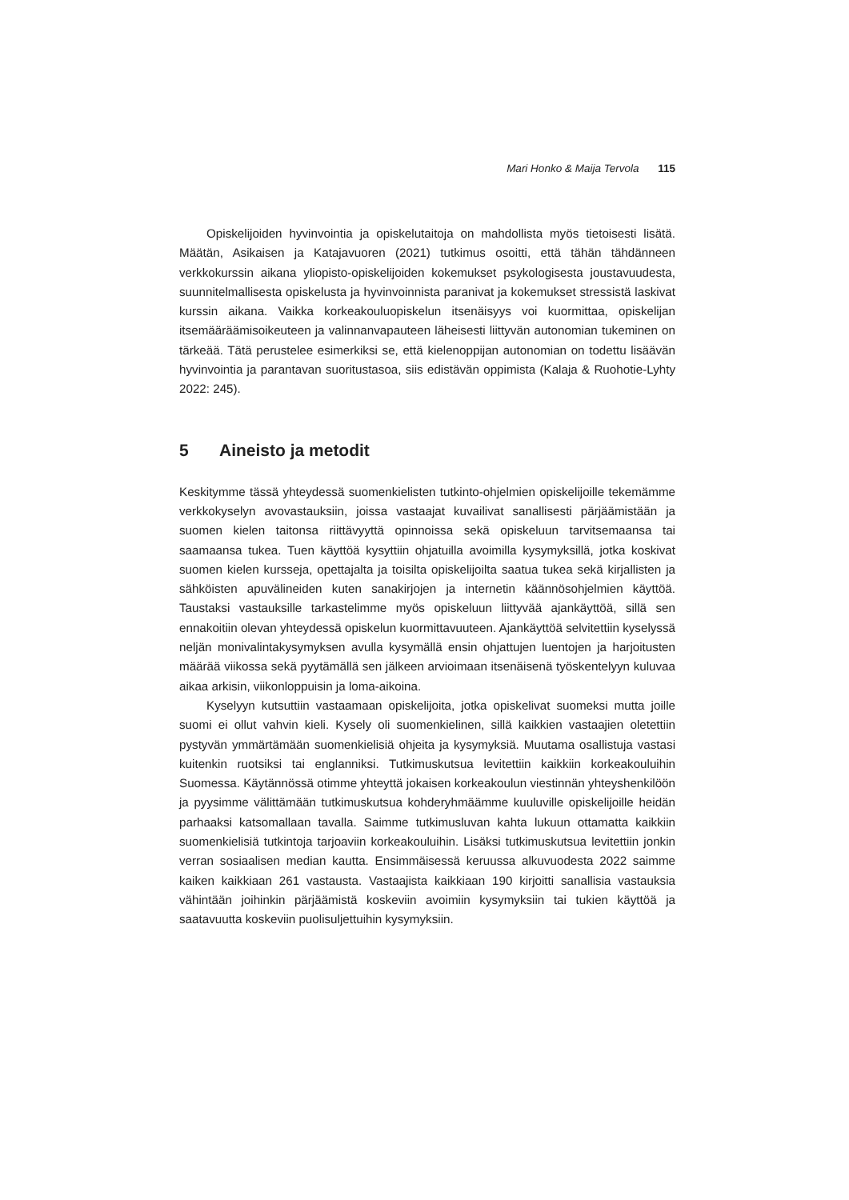Mari Honko & Maija Tervola 115
Opiskelijoiden hyvinvointia ja opiskelutaitoja on mahdollista myös tietoisesti lisätä. Määtän, Asikaisen ja Katajavuoren (2021) tutkimus osoitti, että tähän tähdänneen verkkokurssin aikana yliopisto-opiskelijoiden kokemukset psykologisesta joustavuudesta, suunnitelmallisesta opiskelusta ja hyvinvoinnista paranivat ja kokemukset stressistä laskivat kurssin aikana. Vaikka korkeakouluopiskelun itsenäisyys voi kuormittaa, opiskelijan itsemääräämisoikeuteen ja valinnanvapauteen läheisesti liittyvän autonomian tukeminen on tärkeää. Tätä perustelee esimerkiksi se, että kielenoppijan autonomian on todettu lisäävän hyvinvointia ja parantavan suoritustasoa, siis edistävän oppimista (Kalaja & Ruohotie-Lyhty 2022: 245).
5 Aineisto ja metodit
Keskitymme tässä yhteydessä suomenkielisten tutkinto-ohjelmien opiskelijoille tekemämme verkkokyselyn avovastauksiin, joissa vastaajat kuvailivat sanallisesti pärjäämistään ja suomen kielen taitonsa riittävyyttä opinnoissa sekä opiskeluun tarvitsemaansa tai saamaansa tukea. Tuen käyttöä kysyttiin ohjatuilla avoimilla kysymyksillä, jotka koskivat suomen kielen kursseja, opettajalta ja toisilta opiskelijoilta saatua tukea sekä kirjallisten ja sähköisten apuvälineiden kuten sanakirjojen ja internetin käännösohjelmien käyttöä. Taustaksi vastauksille tarkastelimme myös opiskeluun liittyvää ajankäyttöä, sillä sen ennakoitiin olevan yhteydessä opiskelun kuormittavuuteen. Ajankäyttöä selvitettiin kyselyssä neljän monivalintakysymyksen avulla kysymällä ensin ohjattujen luentojen ja harjoitusten määrää viikossa sekä pyytämällä sen jälkeen arvioimaan itsenäisenä työskentelyyn kuluvaa aikaa arkisin, viikonloppuisin ja loma-aikoina.
Kyselyyn kutsuttiin vastaamaan opiskelijoita, jotka opiskelivat suomeksi mutta joille suomi ei ollut vahvin kieli. Kysely oli suomenkielinen, sillä kaikkien vastaajien oletettiin pystyvän ymmärtämään suomenkielisiä ohjeita ja kysymyksiä. Muutama osallistuja vastasi kuitenkin ruotsiksi tai englanniksi. Tutkimuskutsua levitettiin kaikkiin korkeakouluihin Suomessa. Käytännössä otimme yhteyttä jokaisen korkeakoulun viestinnän yhteyshenkilöön ja pyysimme välittämään tutkimuskutsua kohderyhmäämme kuuluville opiskelijoille heidän parhaaksi katsomallaan tavalla. Saimme tutkimusluvan kahta lukuun ottamatta kaikkiin suomenkielisiä tutkintoja tarjoaviin korkeakouluihin. Lisäksi tutkimuskutsua levitettiin jonkin verran sosiaalisen median kautta. Ensimmäisessä keruussa alkuvuodesta 2022 saimme kaiken kaikkiaan 261 vastausta. Vastaajista kaikkiaan 190 kirjoitti sanallisia vastauksia vähintään joihinkin pärjäämistä koskeviin avoimiin kysymyksiin tai tukien käyttöä ja saatavuutta koskeviin puolisuljettuihin kysymyksiin.